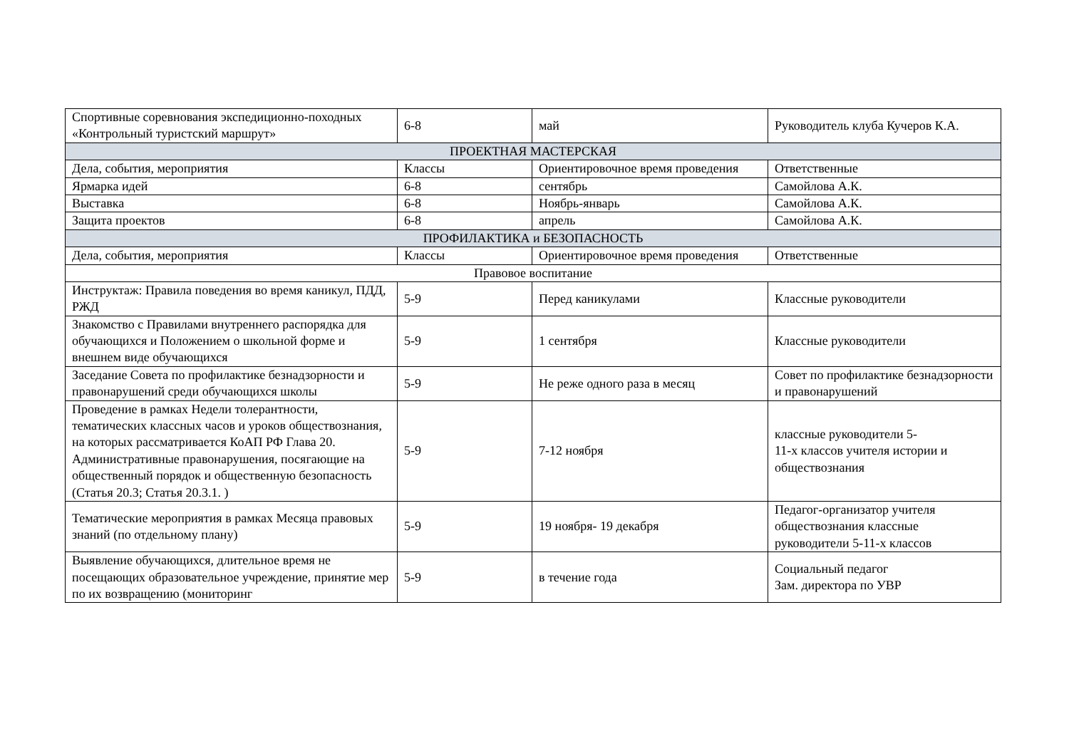| Спортивные соревнования экспедиционно-походных «Контрольный туристский маршрут» | 6-8 | май | Руководитель клуба Кучеров К.А. |
| ПРОЕКТНАЯ МАСТЕРСКАЯ | | | |
| Дела, события, мероприятия | Классы | Ориентировочное время проведения | Ответственные |
| Ярмарка идей | 6-8 | сентябрь | Самойлова А.К. |
| Выставка | 6-8 | Ноябрь-январь | Самойлова А.К. |
| Защита проектов | 6-8 | апрель | Самойлова А.К. |
| ПРОФИЛАКТИКА и БЕЗОПАСНОСТЬ | | | |
| Дела, события, мероприятия | Классы | Ориентировочное время проведения | Ответственные |
| Правовое воспитание | | | |
| Инструктаж: Правила поведения во время каникул, ПДД, РЖД | 5-9 | Перед каникулами | Классные руководители |
| Знакомство с Правилами внутреннего распорядка для обучающихся и Положением о школьной форме и внешнем виде обучающихся | 5-9 | 1 сентября | Классные руководители |
| Заседание Совета по профилактике безнадзорности и правонарушений среди обучающихся школы | 5-9 | Не реже одного раза в месяц | Совет по профилактике безнадзорности и правонарушений |
| Проведение в рамках Недели толерантности, тематических классных часов и уроков обществознания, на которых рассматривается КоАП РФ Глава 20. Административные правонарушения, посягающие на общественный порядок и общественную безопасность (Статья 20.3; Статья 20.3.1. ) | 5-9 | 7-12 ноября | классные руководители 5- 11-х классов учителя истории и обществознания |
| Тематические мероприятия в рамках Месяца правовых знаний (по отдельному плану) | 5-9 | 19 ноября- 19 декабря | Педагог-организатор учителя обществознания классные руководители 5-11-х классов |
| Выявление обучающихся, длительное время не посещающих образовательное учреждение, принятие мер по их возвращению (мониторинг | 5-9 | в течение года | Социальный педагог Зам. директора по УВР |